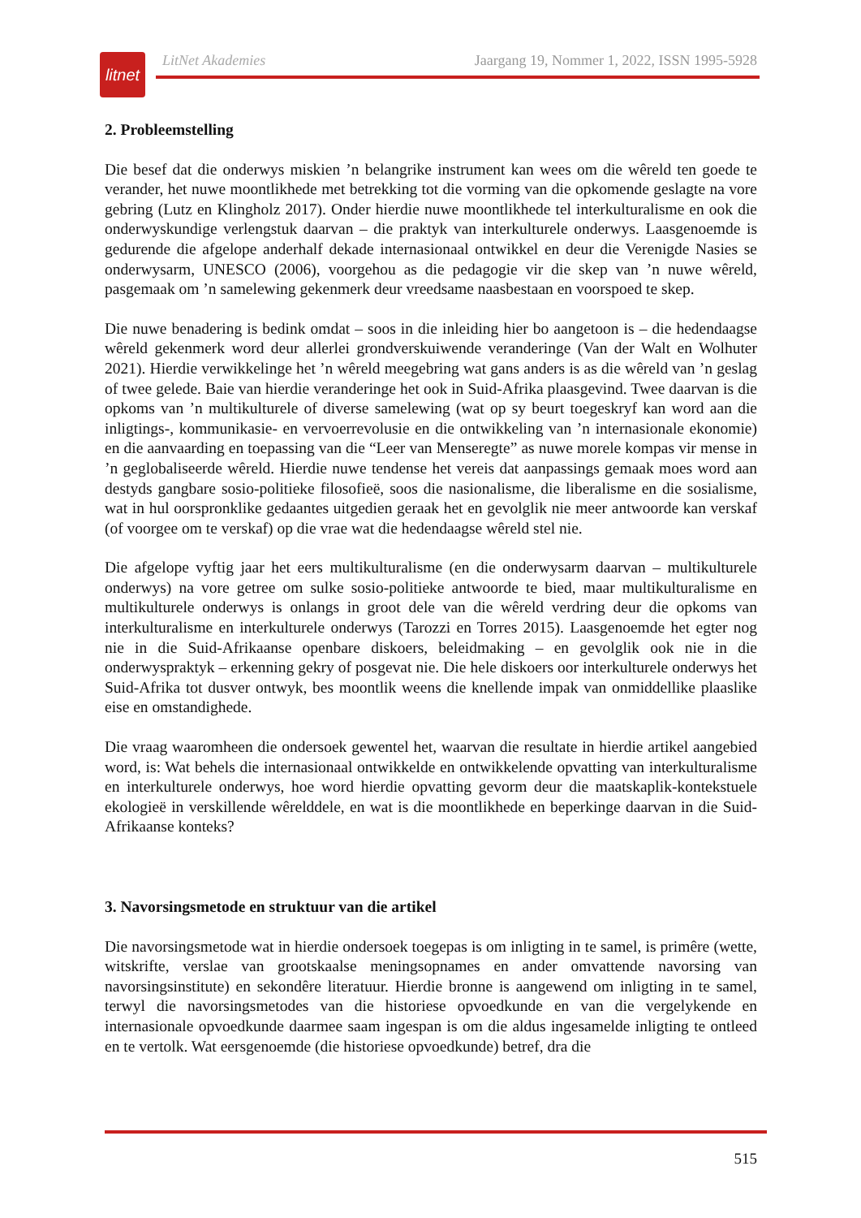litnet
LitNet Akademies Jaargang 19, Nommer 1, 2022, ISSN 1995-5928
2. Probleemstelling
Die besef dat die onderwys miskien ’n belangrike instrument kan wees om die wêreld ten goede te verander, het nuwe moontlikhede met betrekking tot die vorming van die opkomende geslagte na vore gebring (Lutz en Klingholz 2017). Onder hierdie nuwe moontlikhede tel interkulturalisme en ook die onderwyskundige verlengstuk daarvan – die praktyk van interkulturele onderwys. Laasgenoemde is gedurende die afgelope anderhalf dekade internasionaal ontwikkel en deur die Verenigde Nasies se onderwysarm, UNESCO (2006), voorgehou as die pedagogie vir die skep van ’n nuwe wêreld, pasgemaak om ’n samelewing gekenmerk deur vreedsame naasbestaan en voorspoed te skep.
Die nuwe benadering is bedink omdat – soos in die inleiding hier bo aangetoon is – die hedendaagse wêreld gekenmerk word deur allerlei grondverskuiwende veranderinge (Van der Walt en Wolhuter 2021). Hierdie verwikkelinge het ’n wêreld meegebring wat gans anders is as die wêreld van ’n geslag of twee gelede. Baie van hierdie veranderinge het ook in Suid-Afrika plaasgevind. Twee daarvan is die opkoms van ’n multikulturele of diverse samelewing (wat op sy beurt toegeskryf kan word aan die inligtings-, kommunikasie- en vervoerrevolusie en die ontwikkeling van ’n internasionale ekonomie) en die aanvaarding en toepassing van die “Leer van Menseregte” as nuwe morele kompas vir mense in ’n geglobaliseerde wêreld. Hierdie nuwe tendense het vereis dat aanpassings gemaak moes word aan destyds gangbare sosio-politieke filosofieë, soos die nasionalisme, die liberalisme en die sosialisme, wat in hul oorspronklike gedaantes uitgedien geraak het en gevolglik nie meer antwoorde kan verskaf (of voorgee om te verskaf) op die vrae wat die hedendaagse wêreld stel nie.
Die afgelope vyftig jaar het eers multikulturalisme (en die onderwysarm daarvan – multikulturele onderwys) na vore getree om sulke sosio-politieke antwoorde te bied, maar multikulturalisme en multikulturele onderwys is onlangs in groot dele van die wêreld verdring deur die opkoms van interkulturalisme en interkulturele onderwys (Tarozzi en Torres 2015). Laasgenoemde het egter nog nie in die Suid-Afrikaanse openbare diskoers, beleidmaking – en gevolglik ook nie in die onderwyspraktyk – erkenning gekry of posgevat nie. Die hele diskoers oor interkulturele onderwys het Suid-Afrika tot dusver ontwyk, bes moontlik weens die knellende impak van onmiddellike plaaslike eise en omstandighede.
Die vraag waaromheen die ondersoek gewentel het, waarvan die resultate in hierdie artikel aangebied word, is: Wat behels die internasionaal ontwikkelde en ontwikkelende opvatting van interkulturalisme en interkulturele onderwys, hoe word hierdie opvatting gevorm deur die maatskaplik-kontekstuele ekologieë in verskillende wêrelddele, en wat is die moontlikhede en beperkinge daarvan in die Suid-Afrikaanse konteks?
3. Navorsingsmetode en struktuur van die artikel
Die navorsingsmetode wat in hierdie ondersoek toegepas is om inligting in te samel, is primêre (wette, witskrifte, verslae van grootskaalse meningsopnames en ander omvattende navorsing van navorsingsinstitute) en sekondêre literatuur. Hierdie bronne is aangewend om inligting in te samel, terwyl die navorsingsmetodes van die historiese opvoedkunde en van die vergelykende en internasionale opvoedkunde daarmee saam ingespan is om die aldus ingesamelde inligting te ontleed en te vertolk. Wat eersgenoemde (die historiese opvoedkunde) betref, dra die
515